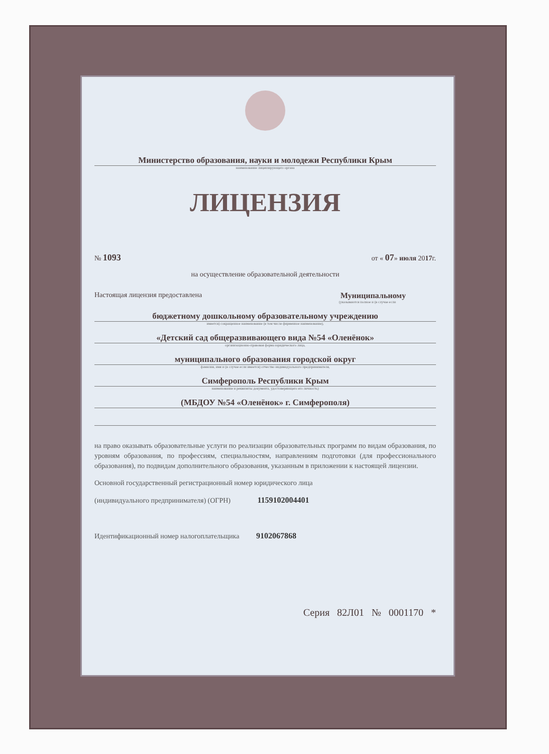Министерство образования, науки и молодежи Республики Крым
наименование лицензирующего органа
ЛИЦЕНЗИЯ
№ 1093 от « 07» июля 2017г.
на осуществление образовательной деятельности
Настоящая лицензия предоставлена Муниципальному
(указываются полное и (в случае если
бюджетному дошкольному образовательному учреждению
имеется) сокращенное наименование (в том числе фирменное наименование),
«Детский сад общеразвивающего вида №54 «Оленёнок»
организационно-правовая форма юридического лица,
муниципального образования городской округ
фамилия, имя и (в случае если имеется) отчество индивидуального предпринимателя,
Симферополь Республики Крым
наименование и реквизиты документа, удостоверяющего его личность)
(МБДОУ №54 «Оленёнок» г. Симферополя)
на право оказывать образовательные услуги по реализации образовательных программ по видам образования, по уровням образования, по профессиям, специальностям, направлениям подготовки (для профессионального образования), по подвидам дополнительного образования, указанным в приложении к настоящей лицензии.
Основной государственный регистрационный номер юридического лица
(индивидуального предпринимателя) (ОГРН) 1159102004401
Идентификационный номер налогоплательщика 9102067868
Серия 82Л01 № 0001170 *